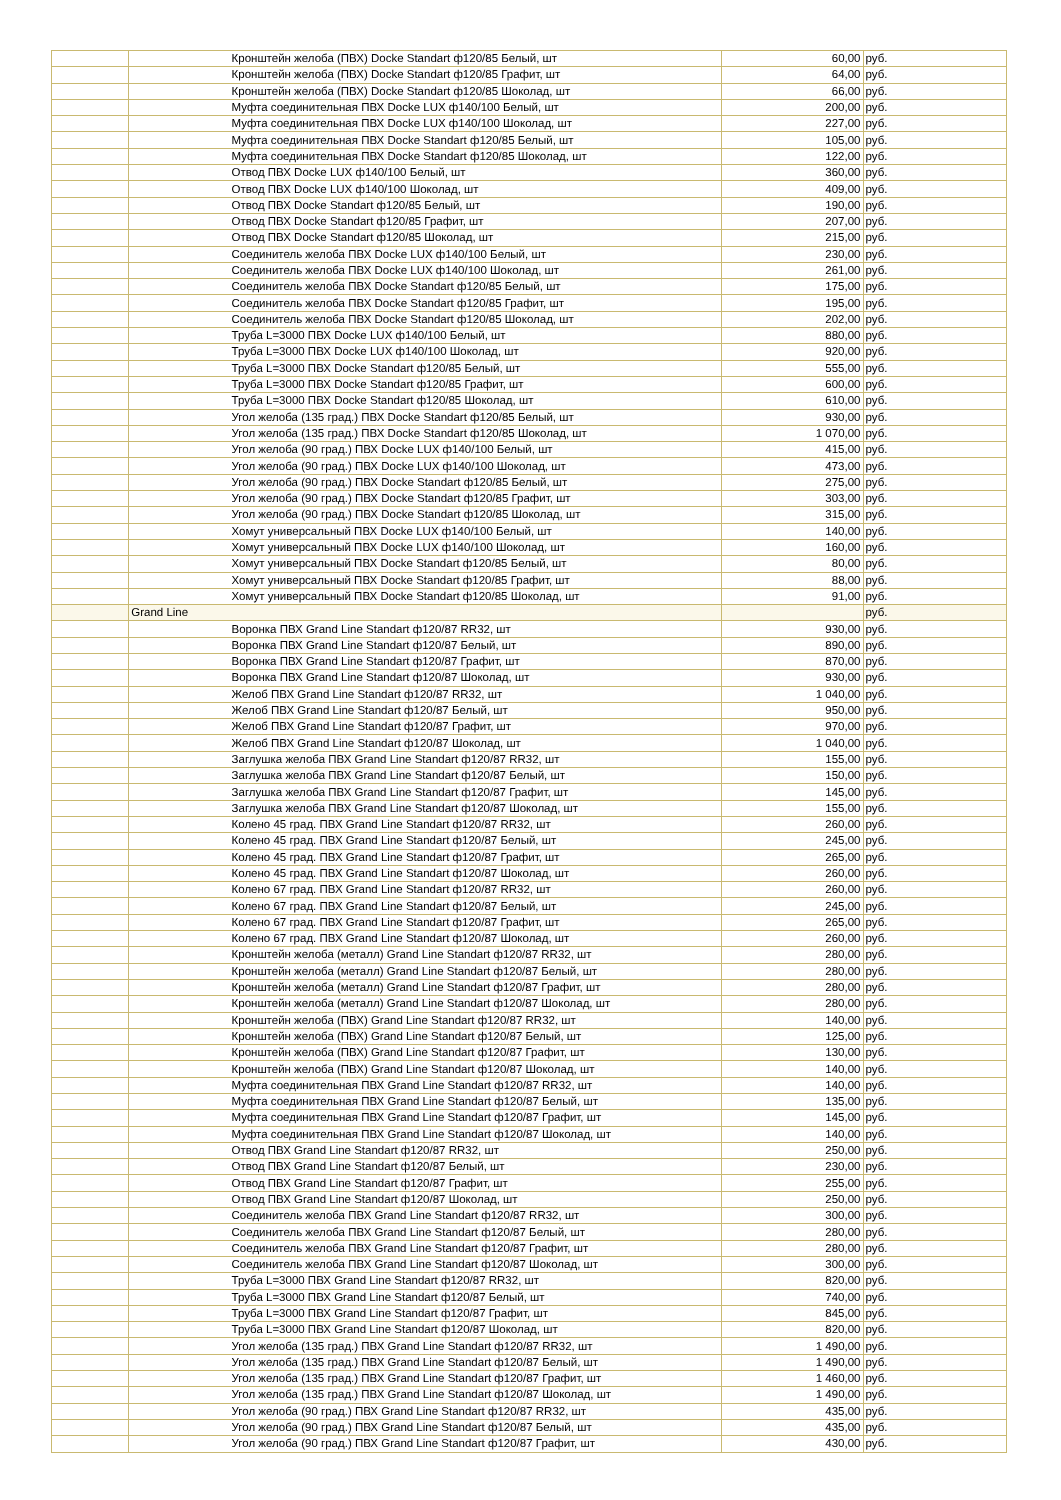| | | Кронштейн желоба (ПВХ) Docke Standart ф120/85 Белый, шт | 60,00 | руб. |
| | | Кронштейн желоба (ПВХ) Docke Standart ф120/85 Графит, шт | 64,00 | руб. |
| | | Кронштейн желоба (ПВХ) Docke Standart ф120/85 Шоколад, шт | 66,00 | руб. |
| | | Муфта соединительная ПВХ Docke LUX ф140/100 Белый, шт | 200,00 | руб. |
| | | Муфта соединительная ПВХ Docke LUX ф140/100 Шоколад, шт | 227,00 | руб. |
| | | Муфта соединительная ПВХ Docke Standart ф120/85 Белый, шт | 105,00 | руб. |
| | | Муфта соединительная ПВХ Docke Standart ф120/85 Шоколад, шт | 122,00 | руб. |
| | | Отвод ПВХ Docke LUX ф140/100 Белый, шт | 360,00 | руб. |
| | | Отвод ПВХ Docke LUX ф140/100 Шоколад, шт | 409,00 | руб. |
| | | Отвод ПВХ Docke Standart ф120/85 Белый, шт | 190,00 | руб. |
| | | Отвод ПВХ Docke Standart ф120/85 Графит, шт | 207,00 | руб. |
| | | Отвод ПВХ Docke Standart ф120/85 Шоколад, шт | 215,00 | руб. |
| | | Соединитель желоба ПВХ Docke LUX ф140/100 Белый, шт | 230,00 | руб. |
| | | Соединитель желоба ПВХ Docke LUX ф140/100 Шоколад, шт | 261,00 | руб. |
| | | Соединитель желоба ПВХ Docke Standart ф120/85 Белый, шт | 175,00 | руб. |
| | | Соединитель желоба ПВХ Docke Standart ф120/85 Графит, шт | 195,00 | руб. |
| | | Соединитель желоба ПВХ Docke Standart ф120/85 Шоколад, шт | 202,00 | руб. |
| | | Труба L=3000 ПВХ Docke LUX ф140/100 Белый, шт | 880,00 | руб. |
| | | Труба L=3000 ПВХ Docke LUX ф140/100 Шоколад, шт | 920,00 | руб. |
| | | Труба L=3000 ПВХ Docke Standart ф120/85 Белый, шт | 555,00 | руб. |
| | | Труба L=3000 ПВХ Docke Standart ф120/85 Графит, шт | 600,00 | руб. |
| | | Труба L=3000 ПВХ Docke Standart ф120/85 Шоколад, шт | 610,00 | руб. |
| | | Угол желоба (135 град.) ПВХ Docke Standart ф120/85 Белый, шт | 930,00 | руб. |
| | | Угол желоба (135 град.) ПВХ Docke Standart ф120/85 Шоколад, шт | 1 070,00 | руб. |
| | | Угол желоба (90 град.) ПВХ Docke LUX ф140/100 Белый, шт | 415,00 | руб. |
| | | Угол желоба (90 град.) ПВХ Docke LUX ф140/100 Шоколад, шт | 473,00 | руб. |
| | | Угол желоба (90 град.) ПВХ Docke Standart ф120/85 Белый, шт | 275,00 | руб. |
| | | Угол желоба (90 град.) ПВХ Docke Standart ф120/85 Графит, шт | 303,00 | руб. |
| | | Угол желоба (90 град.) ПВХ Docke Standart ф120/85 Шоколад, шт | 315,00 | руб. |
| | | Хомут универсальный ПВХ Docke LUX ф140/100 Белый, шт | 140,00 | руб. |
| | | Хомут универсальный ПВХ Docke LUX ф140/100 Шоколад, шт | 160,00 | руб. |
| | | Хомут универсальный ПВХ Docke Standart ф120/85 Белый, шт | 80,00 | руб. |
| | | Хомут универсальный ПВХ Docke Standart ф120/85 Графит, шт | 88,00 | руб. |
| | | Хомут универсальный ПВХ Docke Standart ф120/85 Шоколад, шт | 91,00 | руб. |
| | Grand Line | | | руб. |
| | | Воронка ПВХ Grand Line Standart ф120/87 RR32, шт | 930,00 | руб. |
| | | Воронка ПВХ Grand Line Standart ф120/87 Белый, шт | 890,00 | руб. |
| | | Воронка ПВХ Grand Line Standart ф120/87 Графит, шт | 870,00 | руб. |
| | | Воронка ПВХ Grand Line Standart ф120/87 Шоколад, шт | 930,00 | руб. |
| | | Желоб ПВХ Grand Line Standart ф120/87 RR32, шт | 1 040,00 | руб. |
| | | Желоб ПВХ Grand Line Standart ф120/87 Белый, шт | 950,00 | руб. |
| | | Желоб ПВХ Grand Line Standart ф120/87 Графит, шт | 970,00 | руб. |
| | | Желоб ПВХ Grand Line Standart ф120/87 Шоколад, шт | 1 040,00 | руб. |
| | | Заглушка желоба ПВХ Grand Line Standart ф120/87 RR32, шт | 155,00 | руб. |
| | | Заглушка желоба ПВХ Grand Line Standart ф120/87 Белый, шт | 150,00 | руб. |
| | | Заглушка желоба ПВХ Grand Line Standart ф120/87 Графит, шт | 145,00 | руб. |
| | | Заглушка желоба ПВХ Grand Line Standart ф120/87 Шоколад, шт | 155,00 | руб. |
| | | Колено 45 град. ПВХ Grand Line Standart ф120/87 RR32, шт | 260,00 | руб. |
| | | Колено 45 град. ПВХ Grand Line Standart ф120/87 Белый, шт | 245,00 | руб. |
| | | Колено 45 град. ПВХ Grand Line Standart ф120/87 Графит, шт | 265,00 | руб. |
| | | Колено 45 град. ПВХ Grand Line Standart ф120/87 Шоколад, шт | 260,00 | руб. |
| | | Колено 67 град. ПВХ Grand Line Standart ф120/87 RR32, шт | 260,00 | руб. |
| | | Колено 67 град. ПВХ Grand Line Standart ф120/87 Белый, шт | 245,00 | руб. |
| | | Колено 67 град. ПВХ Grand Line Standart ф120/87 Графит, шт | 265,00 | руб. |
| | | Колено 67 град. ПВХ Grand Line Standart ф120/87 Шоколад, шт | 260,00 | руб. |
| | | Кронштейн желоба (металл) Grand Line Standart ф120/87 RR32, шт | 280,00 | руб. |
| | | Кронштейн желоба (металл) Grand Line Standart ф120/87 Белый, шт | 280,00 | руб. |
| | | Кронштейн желоба (металл) Grand Line Standart ф120/87 Графит, шт | 280,00 | руб. |
| | | Кронштейн желоба (металл) Grand Line Standart ф120/87 Шоколад, шт | 280,00 | руб. |
| | | Кронштейн желоба (ПВХ) Grand Line Standart ф120/87 RR32, шт | 140,00 | руб. |
| | | Кронштейн желоба (ПВХ) Grand Line Standart ф120/87 Белый, шт | 125,00 | руб. |
| | | Кронштейн желоба (ПВХ) Grand Line Standart ф120/87 Графит, шт | 130,00 | руб. |
| | | Кронштейн желоба (ПВХ) Grand Line Standart ф120/87 Шоколад, шт | 140,00 | руб. |
| | | Муфта соединительная ПВХ Grand Line Standart ф120/87 RR32, шт | 140,00 | руб. |
| | | Муфта соединительная ПВХ Grand Line Standart ф120/87 Белый, шт | 135,00 | руб. |
| | | Муфта соединительная ПВХ Grand Line Standart ф120/87 Графит, шт | 145,00 | руб. |
| | | Муфта соединительная ПВХ Grand Line Standart ф120/87 Шоколад, шт | 140,00 | руб. |
| | | Отвод ПВХ Grand Line Standart ф120/87 RR32, шт | 250,00 | руб. |
| | | Отвод ПВХ Grand Line Standart ф120/87 Белый, шт | 230,00 | руб. |
| | | Отвод ПВХ Grand Line Standart ф120/87 Графит, шт | 255,00 | руб. |
| | | Отвод ПВХ Grand Line Standart ф120/87 Шоколад, шт | 250,00 | руб. |
| | | Соединитель желоба ПВХ Grand Line Standart ф120/87 RR32, шт | 300,00 | руб. |
| | | Соединитель желоба ПВХ Grand Line Standart ф120/87 Белый, шт | 280,00 | руб. |
| | | Соединитель желоба ПВХ Grand Line Standart ф120/87 Графит, шт | 280,00 | руб. |
| | | Соединитель желоба ПВХ Grand Line Standart ф120/87 Шоколад, шт | 300,00 | руб. |
| | | Труба L=3000 ПВХ Grand Line Standart ф120/87 RR32, шт | 820,00 | руб. |
| | | Труба L=3000 ПВХ Grand Line Standart ф120/87 Белый, шт | 740,00 | руб. |
| | | Труба L=3000 ПВХ Grand Line Standart ф120/87 Графит, шт | 845,00 | руб. |
| | | Труба L=3000 ПВХ Grand Line Standart ф120/87 Шоколад, шт | 820,00 | руб. |
| | | Угол желоба (135 град.) ПВХ Grand Line Standart ф120/87 RR32, шт | 1 490,00 | руб. |
| | | Угол желоба (135 град.) ПВХ Grand Line Standart ф120/87 Белый, шт | 1 490,00 | руб. |
| | | Угол желоба (135 град.) ПВХ Grand Line Standart ф120/87 Графит, шт | 1 460,00 | руб. |
| | | Угол желоба (135 град.) ПВХ Grand Line Standart ф120/87 Шоколад, шт | 1 490,00 | руб. |
| | | Угол желоба (90 град.) ПВХ Grand Line Standart ф120/87 RR32, шт | 435,00 | руб. |
| | | Угол желоба (90 град.) ПВХ Grand Line Standart ф120/87 Белый, шт | 435,00 | руб. |
| | | Угол желоба (90 град.) ПВХ Grand Line Standart ф120/87 Графит, шт | 430,00 | руб. |